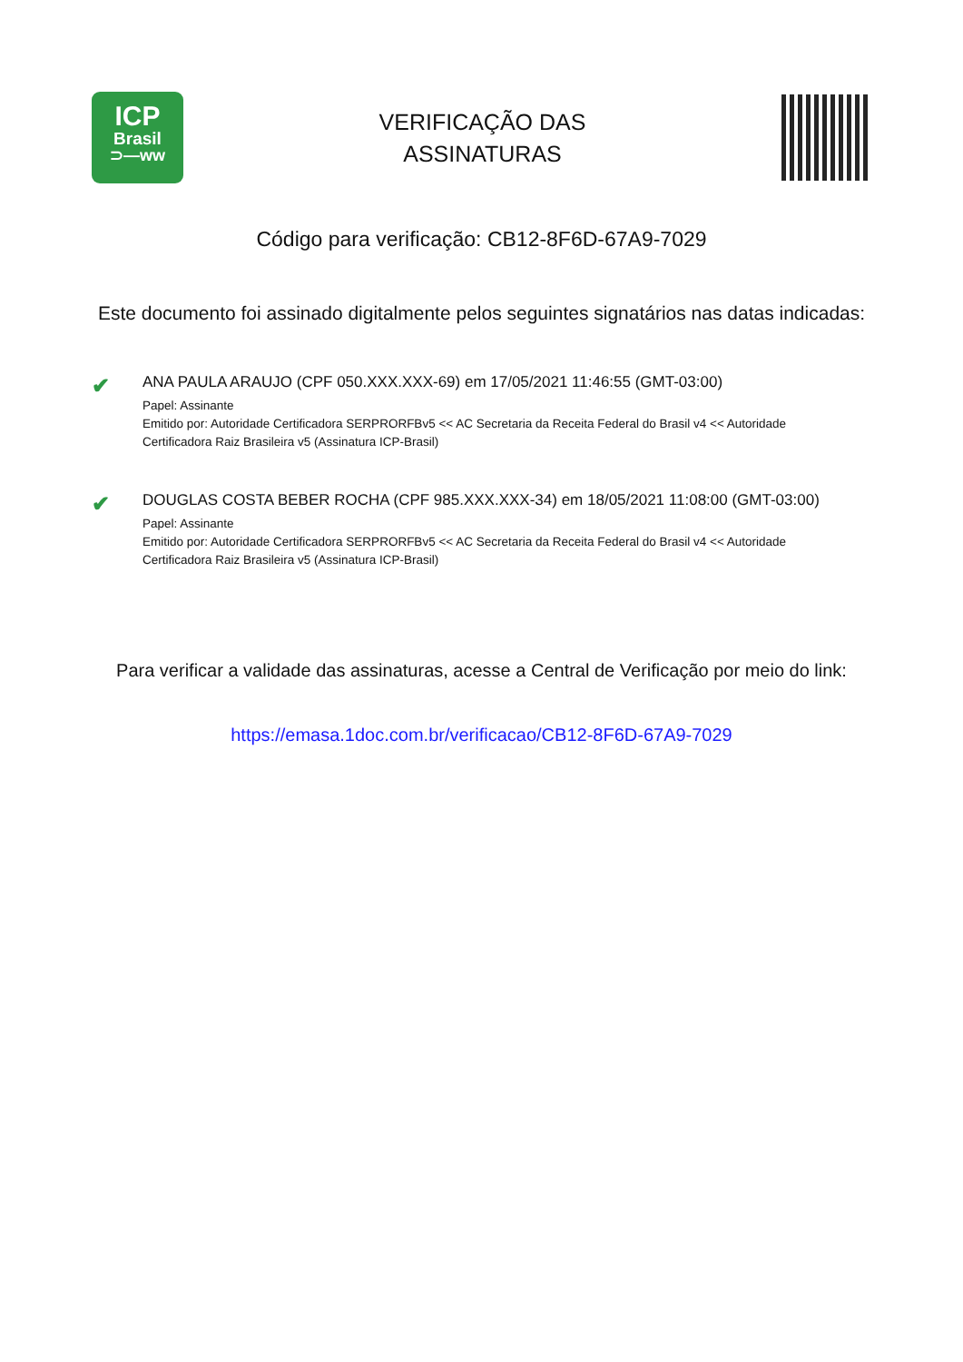ICP
Brasil
⊃—ww
VERIFICAÇÃO DAS
ASSINATURAS
Código para verificação: CB12-8F6D-67A9-7029
Este documento foi assinado digitalmente pelos seguintes signatários nas datas indicadas:
✔
ANA PAULA ARAUJO (CPF 050.XXX.XXX-69) em 17/05/2021 11:46:55 (GMT-03:00)
Papel: Assinante
Emitido por: Autoridade Certificadora SERPRORFBv5 << AC Secretaria da Receita Federal do Brasil v4 << Autoridade
Certificadora Raiz Brasileira v5 (Assinatura ICP-Brasil)
✔
DOUGLAS COSTA BEBER ROCHA (CPF 985.XXX.XXX-34) em 18/05/2021 11:08:00 (GMT-03:00)
Papel: Assinante
Emitido por: Autoridade Certificadora SERPRORFBv5 << AC Secretaria da Receita Federal do Brasil v4 << Autoridade
Certificadora Raiz Brasileira v5 (Assinatura ICP-Brasil)
Para verificar a validade das assinaturas, acesse a Central de Verificação por meio do link:
https://emasa.1doc.com.br/verificacao/CB12-8F6D-67A9-7029